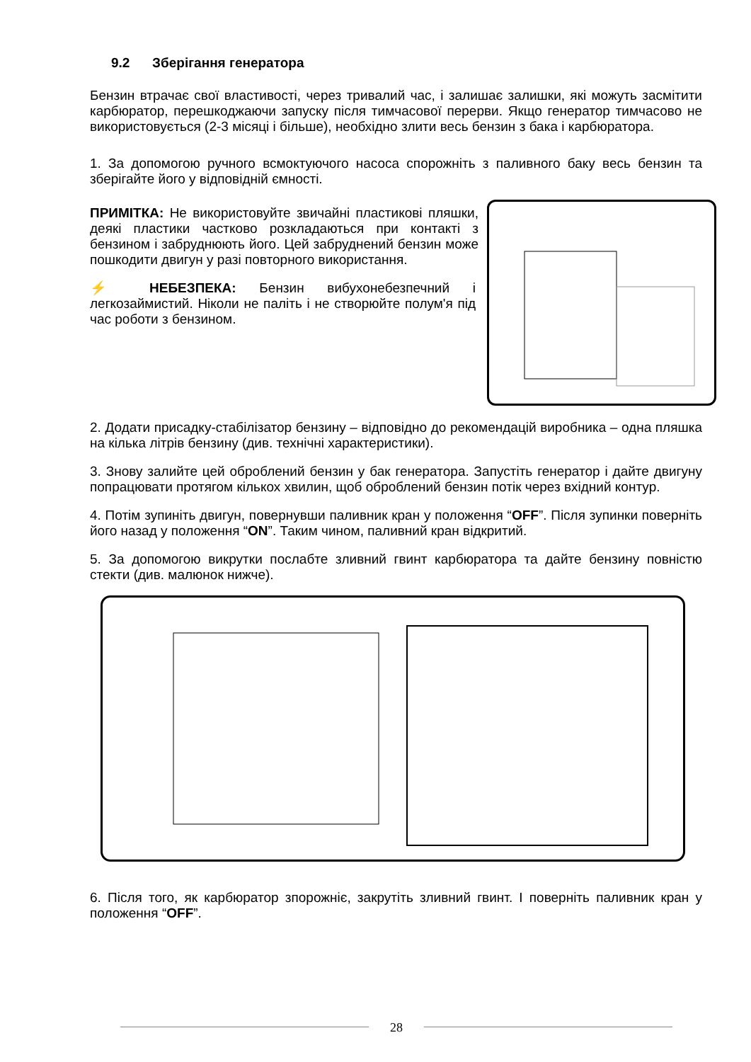9.2 Зберігання генератора
Бензин втрачає свої властивості, через тривалий час, і залишає залишки, які можуть засмітити карбюратор, перешкоджаючи запуску після тимчасової перерви. Якщо генератор тимчасово не використовується (2-3 місяці і більше), необхідно злити весь бензин з бака і карбюратора.
1. За допомогою ручного всмоктуючого насоса спорожніть з паливного баку весь бензин та зберігайте його у відповідній ємності.
ПРИМІТКА: Не використовуйте звичайні пластикові пляшки, деякі пластики частково розкладаються при контакті з бензином і забруднюють його. Цей забруднений бензин може пошкодити двигун у разі повторного використання.
⚡ НЕБЕЗПЕКА: Бензин вибухонебезпечний і легкозаймистий. Ніколи не паліть і не створюйте полум'я під час роботи з бензином.
2. Додати присадку-стабілізатор бензину – відповідно до рекомендацій виробника – одна пляшка на кілька літрів бензину (див. технічні характеристики).
3. Знову залийте цей оброблений бензин у бак генератора. Запустіть генератор і дайте двигуну попрацювати протягом кількох хвилин, щоб оброблений бензин потік через вхідний контур.
4. Потім зупиніть двигун, повернувши паливник кран у положення “OFF”. Після зупинки поверніть його назад у положення “ON”. Таким чином, паливний кран відкритий.
5. За допомогою викрутки послабте зливний гвинт карбюратора та дайте бензину повністю стекти (див. малюнок нижче).
6. Після того, як карбюратор зпорожніє, закрутіть зливний гвинт. І поверніть паливник кран у положення “OFF”.
28